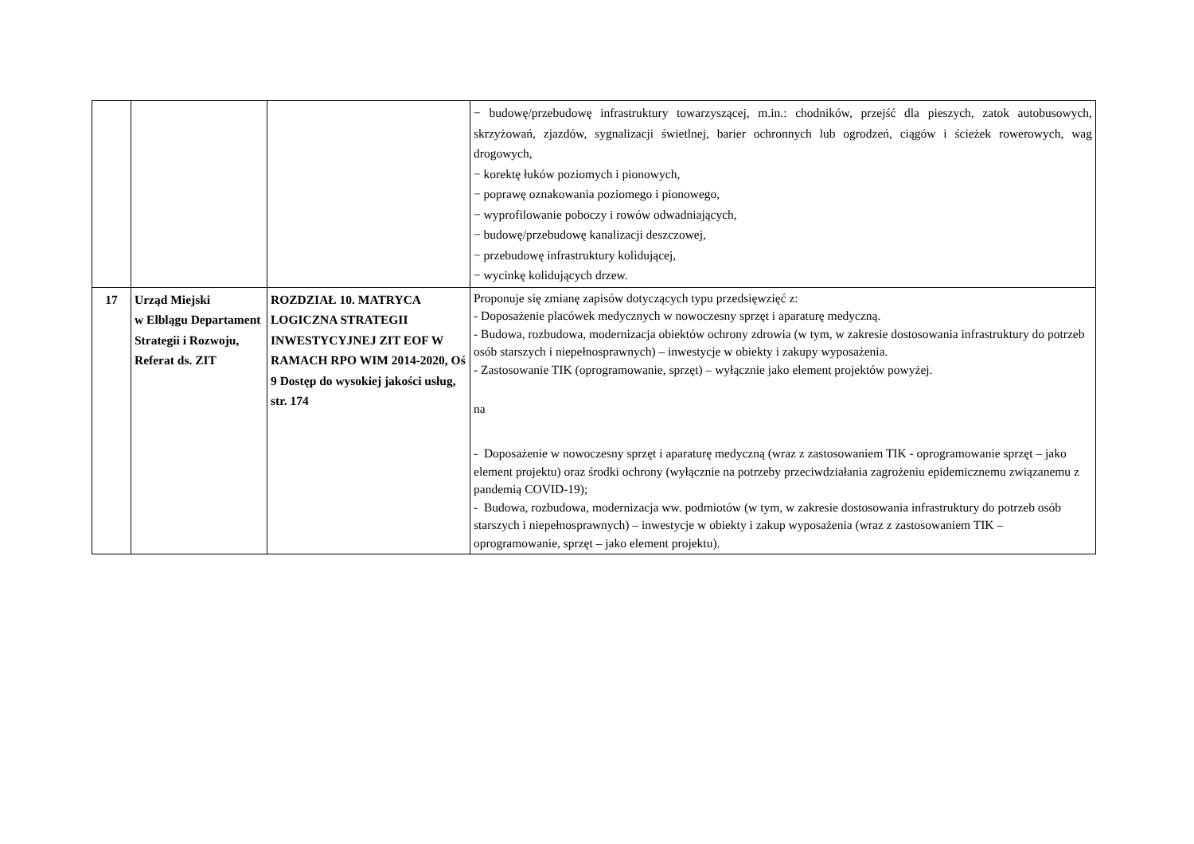| | | | − budowę/przebudowę infrastruktury towarzyszącej, m.in.: chodników, przejść dla pieszych, zatok autobusowych, skrzyżowań, zjazdów, sygnalizacji świetlnej, barier ochronnych lub ogrodzeń, ciągów i ścieżek rowerowych, wag drogowych, − korektę łuków poziomych i pionowych, − poprawę oznakowania poziomego i pionowego, − wyprofilowanie poboczy i rowów odwadniających, − budowę/przebudowę kanalizacji deszczowej, − przebudowę infrastruktury kolidującej, − wycinkę kolidujących drzew. |
| 17 | Urząd Miejski w Elblągu Departament Strategii i Rozwoju, Referat ds. ZIT | ROZDZIAŁ 10. MATRYCA LOGICZNA STRATEGII INWESTYCYJNEJ ZIT EOF W RAMACH RPO WIM 2014-2020, Oś 9 Dostęp do wysokiej jakości usług, str. 174 | Proponuje się zmianę zapisów dotyczących typu przedsięwzięć z: - Doposażenie placówek medycznych w nowoczesny sprzęt i aparaturę medyczną. - Budowa, rozbudowa, modernizacja obiektów ochrony zdrowia (w tym, w zakresie dostosowania infrastruktury do potrzeb osób starszych i niepełnosprawnych) – inwestycje w obiekty i zakupy wyposażenia. - Zastosowanie TIK (oprogramowanie, sprzęt) – wyłącznie jako element projektów powyżej. na - Doposażenie w nowoczesny sprzęt i aparaturę medyczną (wraz z zastosowaniem TIK - oprogramowanie sprzęt – jako element projektu) oraz środki ochrony (wyłącznie na potrzeby przeciwdziałania zagrożeniu epidemicznemu związanemu z pandemią COVID-19); - Budowa, rozbudowa, modernizacja ww. podmiotów (w tym, w zakresie dostosowania infrastruktury do potrzeb osób starszych i niepełnosprawnych) – inwestycje w obiekty i zakup wyposażenia (wraz z zastosowaniem TIK – oprogramowanie, sprzęt – jako element projektu). |